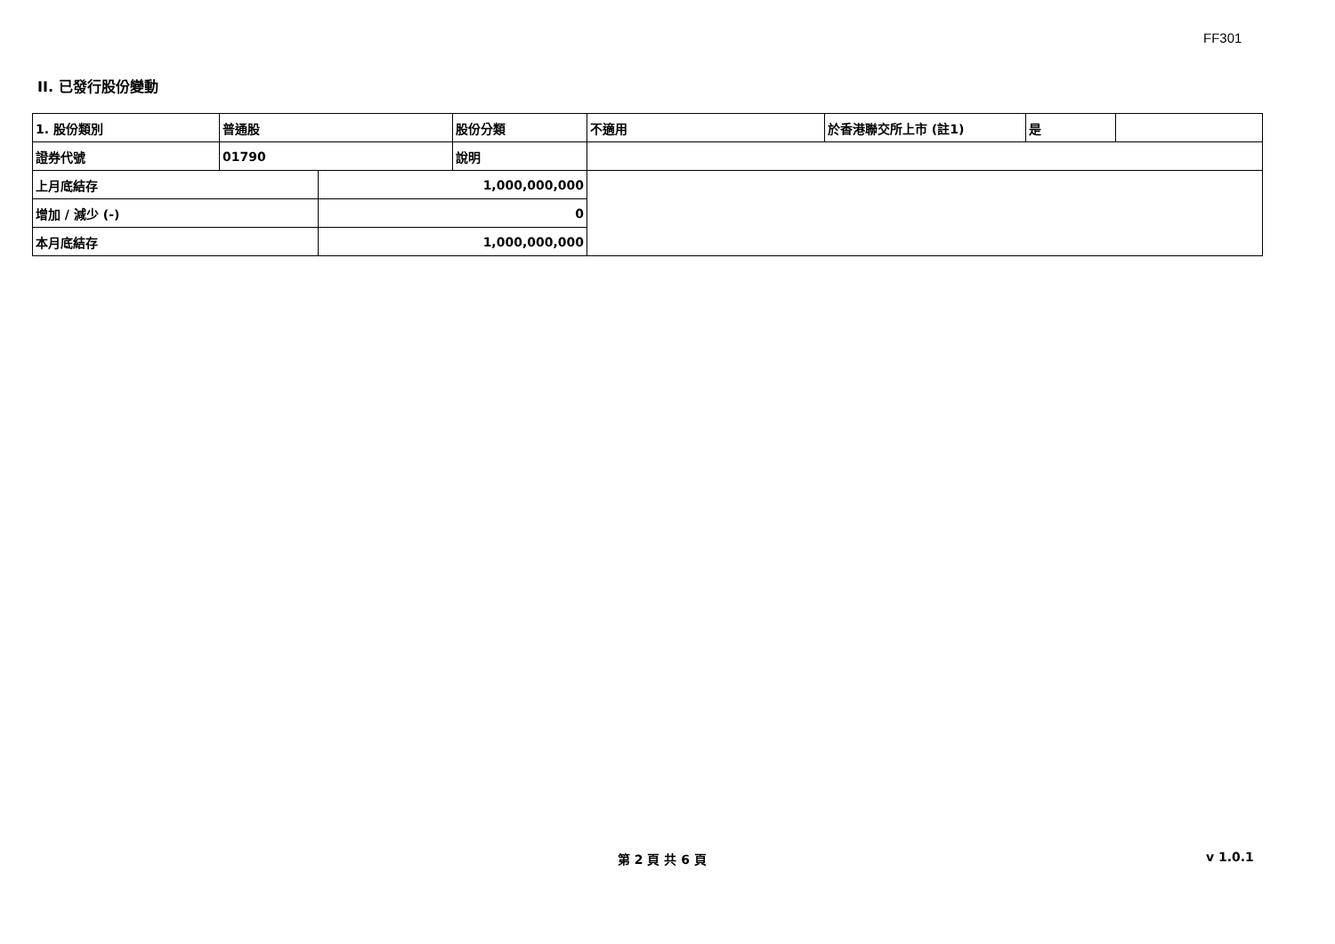FF301
II. 已發行股份變動
| 1. 股份類別 | 普通股 | | 股份分類 | 不適用 | 於香港聯交所上市 (註1) | 是 | |
| 證券代號 | 01790 | | 說明 | | | | |
| 上月底結存 | | 1,000,000,000 | | | | | |
| 增加 / 減少 (-) | | 0 | | | | | |
| 本月底結存 | | 1,000,000,000 | | | | | |
第 2 頁 共 6 頁 v 1.0.1